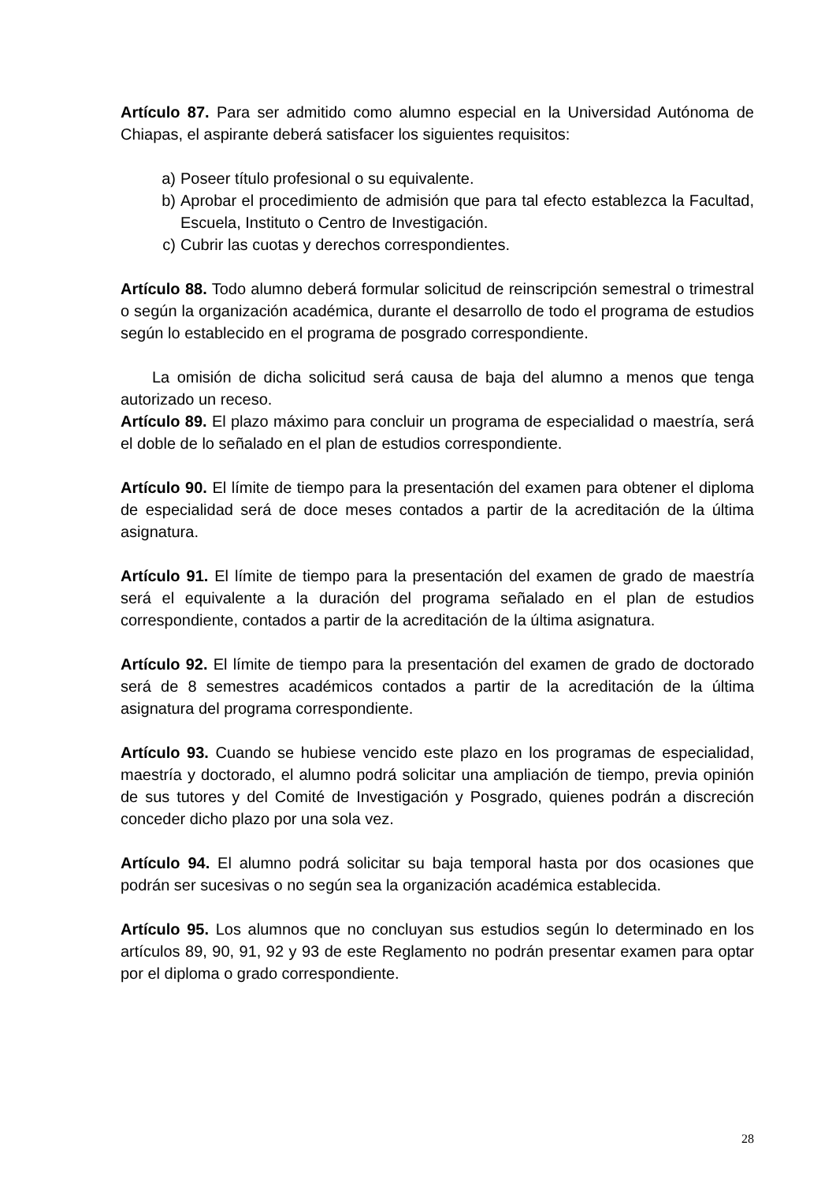Artículo 87. Para ser admitido como alumno especial en la Universidad Autónoma de Chiapas, el aspirante deberá satisfacer los siguientes requisitos:
a) Poseer título profesional o su equivalente.
b) Aprobar el procedimiento de admisión que para tal efecto establezca la Facultad, Escuela, Instituto o Centro de Investigación.
c) Cubrir las cuotas y derechos correspondientes.
Artículo 88. Todo alumno deberá formular solicitud de reinscripción semestral o trimestral o según la organización académica, durante el desarrollo de todo el programa de estudios según lo establecido en el programa de posgrado correspondiente.
La omisión de dicha solicitud será causa de baja del alumno a menos que tenga autorizado un receso.
Artículo 89. El plazo máximo para concluir un programa de especialidad o maestría, será el doble de lo señalado en el plan de estudios correspondiente.
Artículo 90. El límite de tiempo para la presentación del examen para obtener el diploma de especialidad será de doce meses contados a partir de la acreditación de la última asignatura.
Artículo 91. El límite de tiempo para la presentación del examen de grado de maestría será el equivalente a la duración del programa señalado en el plan de estudios correspondiente, contados a partir de la acreditación de la última asignatura.
Artículo 92. El límite de tiempo para la presentación del examen de grado de doctorado será de 8 semestres académicos contados a partir de la acreditación de la última asignatura del programa correspondiente.
Artículo 93. Cuando se hubiese vencido este plazo en los programas de especialidad, maestría y doctorado, el alumno podrá solicitar una ampliación de tiempo, previa opinión de sus tutores y del Comité de Investigación y Posgrado, quienes podrán a discreción conceder dicho plazo por una sola vez.
Artículo 94. El alumno podrá solicitar su baja temporal hasta por dos ocasiones que podrán ser sucesivas o no según sea la organización académica establecida.
Artículo 95. Los alumnos que no concluyan sus estudios según lo determinado en los artículos 89, 90, 91, 92 y 93 de este Reglamento no podrán presentar examen para optar por el diploma o grado correspondiente.
28